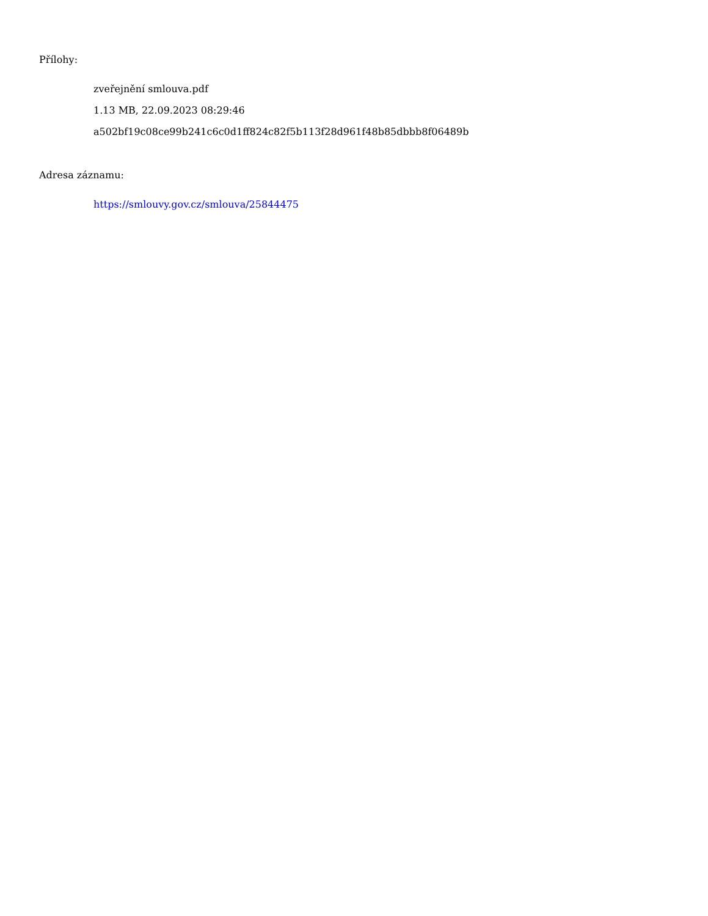Přílohy:
zveřejnění smlouva.pdf
1.13 MB, 22.09.2023 08:29:46
a502bf19c08ce99b241c6c0d1ff824c82f5b113f28d961f48b85dbbb8f06489b
Adresa záznamu:
https://smlouvy.gov.cz/smlouva/25844475